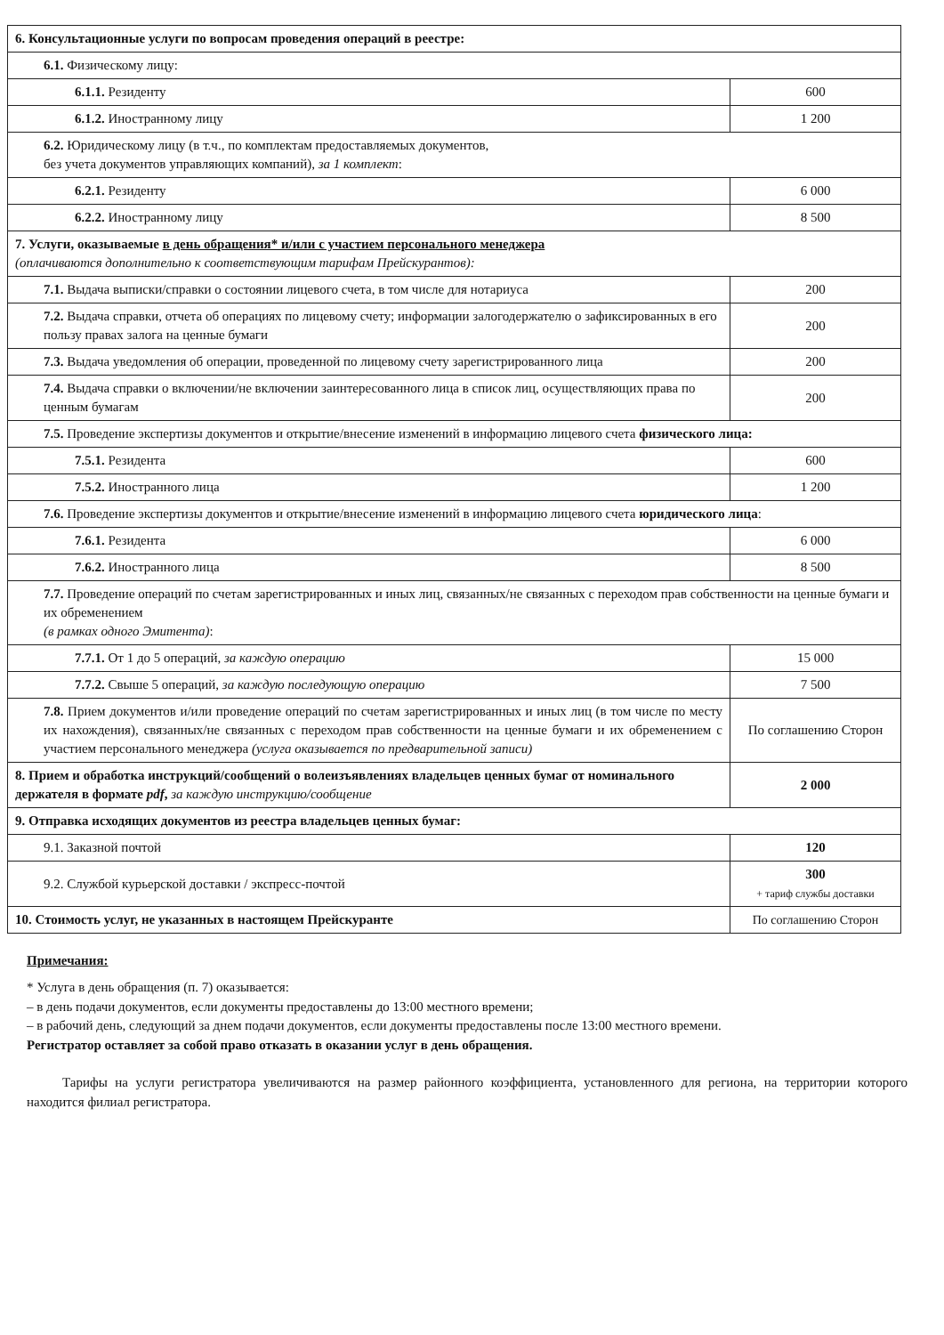| 6. Консультационные услуги по вопросам проведения операций в реестре: | |
| 6.1. Физическому лицу: | |
| 6.1.1. Резиденту | 600 |
| 6.1.2. Иностранному лицу | 1 200 |
| 6.2. Юридическому лицу (в т.ч., по комплектам предоставляемых документов, без учета документов управляющих компаний), за 1 комплект : | |
| 6.2.1. Резиденту | 6 000 |
| 6.2.2. Иностранному лицу | 8 500 |
| 7. Услуги, оказываемые в день обращения* и/или с участием персонального менеджера (оплачиваются дополнительно к соответствующим тарифам Прейскурантов): | |
| 7.1. Выдача выписки/справки о состоянии лицевого счета, в том числе для нотариуса | 200 |
| 7.2. Выдача справки, отчета об операциях по лицевому счету; информации залогодержателю о зафиксированных в его пользу правах залога на ценные бумаги | 200 |
| 7.3. Выдача уведомления об операции, проведенной по лицевому счету зарегистрированного лица | 200 |
| 7.4. Выдача справки о включении/не включении заинтересованного лица в список лиц, осуществляющих права по ценным бумагам | 200 |
| 7.5. Проведение экспертизы документов и открытие/внесение изменений в информацию лицевого счета физического лица: | |
| 7.5.1. Резидента | 600 |
| 7.5.2. Иностранного лица | 1 200 |
| 7.6. Проведение экспертизы документов и открытие/внесение изменений в информацию лицевого счета юридического лица : | |
| 7.6.1. Резидента | 6 000 |
| 7.6.2. Иностранного лица | 8 500 |
| 7.7. Проведение операций по счетам зарегистрированных и иных лиц, связанных/не связанных с переходом прав собственности на ценные бумаги и их обременением (в рамках одного Эмитента) : | |
| 7.7.1. От 1 до 5 операций, за каждую операцию | 15 000 |
| 7.7.2. Свыше 5 операций, за каждую последующую операцию | 7 500 |
| 7.8. Прием документов и/или проведение операций по счетам зарегистрированных и иных лиц (в том числе по месту их нахождения), связанных/не связанных с переходом прав собственности на ценные бумаги и их обременением с участием персонального менеджера (услуга оказывается по предварительной записи) | По соглашению Сторон |
| 8. Прием и обработка инструкций/сообщений о волеизъявлениях владельцев ценных бумаг от номинального держателя в формате pdf , за каждую инструкцию/сообщение | 2 000 |
| 9. Отправка исходящих документов из реестра владельцев ценных бумаг: | |
| 9.1. Заказной почтой | 120 |
| 9.2. Службой курьерской доставки / экспресс-почтой | 300 + тариф службы доставки |
| 10. Стоимость услуг, не указанных в настоящем Прейскуранте | По соглашению Сторон |
Примечания:
* Услуга в день обращения (п. 7) оказывается:
– в день подачи документов, если документы предоставлены до 13:00 местного времени;
– в рабочий день, следующий за днем подачи документов, если документы предоставлены после 13:00 местного времени.
Регистратор оставляет за собой право отказать в оказании услуг в день обращения.
Тарифы на услуги регистратора увеличиваются на размер районного коэффициента, установленного для региона, на территории которого находится филиал регистратора.